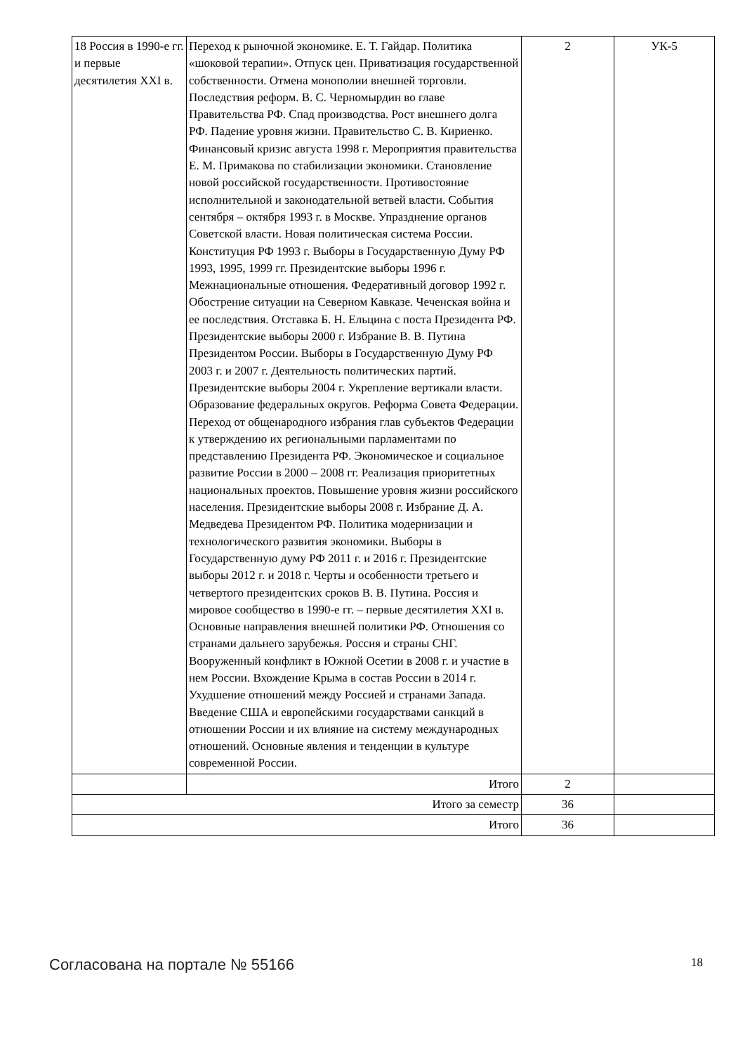| 18 Россия в 1990-е гг. и первые десятилетия XXI в. | Переход к рыночной экономике. Е. Т. Гайдар. Политика «шоковой терапии». Отпуск цен. Приватизация государственной собственности. Отмена монополии внешней торговли. Последствия реформ. В. С. Черномырдин во главе Правительства РФ. Спад производства. Рост внешнего долга РФ. Падение уровня жизни. Правительство С. В. Кириенко. Финансовый кризис августа 1998 г. Мероприятия правительства Е. М. Примакова по стабилизации экономики. Становление новой российской государственности. Противостояние исполнительной и законодательной ветвей власти. События сентября – октября 1993 г. в Москве. Упразднение органов Советской власти. Новая политическая система России. Конституция РФ 1993 г. Выборы в Государственную Думу РФ 1993, 1995, 1999 гг. Президентские выборы 1996 г. Межнациональные отношения. Федеративный договор 1992 г. Обострение ситуации на Северном Кавказе. Чеченская война и ее последствия. Отставка Б. Н. Ельцина с поста Президента РФ. Президентские выборы 2000 г. Избрание В. В. Путина Президентом России. Выборы в Государственную Думу РФ 2003 г. и 2007 г. Деятельность политических партий. Президентские выборы 2004 г. Укрепление вертикали власти. Образование федеральных округов. Реформа Совета Федерации. Переход от общенародного избрания глав субъектов Федерации к утверждению их региональными парламентами по представлению Президента РФ. Экономическое и социальное развитие России в 2000 – 2008 гг. Реализация приоритетных национальных проектов. Повышение уровня жизни российского населения. Президентские выборы 2008 г. Избрание Д. А. Медведева Президентом РФ. Политика модернизации и технологического развития экономики. Выборы в Государственную думу РФ 2011 г. и 2016 г. Президентские выборы 2012 г. и 2018 г. Черты и особенности третьего и четвертого президентских сроков В. В. Путина. Россия и мировое сообщество в 1990-е гг. – первые десятилетия XXI в. Основные направления внешней политики РФ. Отношения со странами дальнего зарубежья. Россия и страны СНГ. Вооруженный конфликт в Южной Осетии в 2008 г. и участие в нем России. Вхождение Крыма в состав России в 2014 г. Ухудшение отношений между Россией и странами Запада. Введение США и европейскими государствами санкций в отношении России и их влияние на систему международных отношений. Основные явления и тенденции в культуре современной России. | 2 | УК-5 |
| | Итого | 2 | |
| Итого за семестр | | 36 | |
| Итого | | 36 | |
Согласована на портале № 55166 18